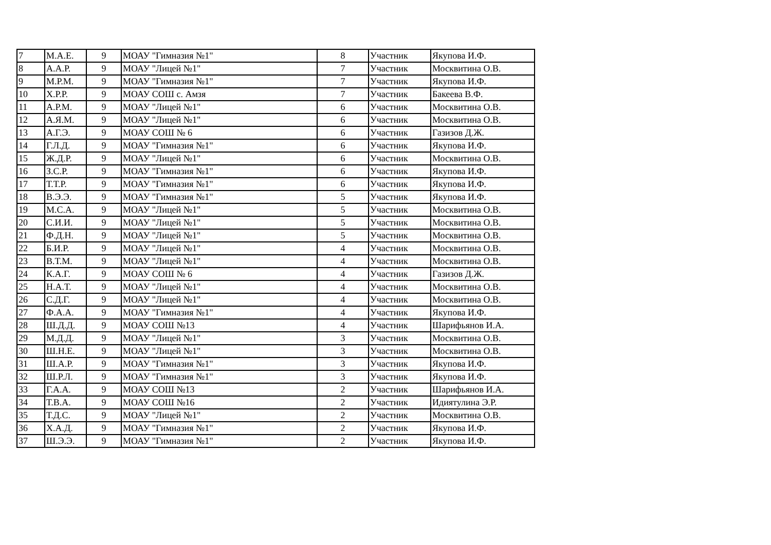| 7 | М.А.Е. | 9 | МОАУ "Гимназия №1" | 8 | Участник | Якупова И.Ф. |
| 8 | А.А.Р. | 9 | МОАУ "Лицей №1" | 7 | Участник | Москвитина О.В. |
| 9 | М.Р.М. | 9 | МОАУ "Гимназия №1" | 7 | Участник | Якупова И.Ф. |
| 10 | Х.Р.Р. | 9 | МОАУ СОШ с. Амзя | 7 | Участник | Бакеева В.Ф. |
| 11 | А.Р.М. | 9 | МОАУ "Лицей №1" | 6 | Участник | Москвитина О.В. |
| 12 | А.Я.М. | 9 | МОАУ "Лицей №1" | 6 | Участник | Москвитина О.В. |
| 13 | А.Г.Э. | 9 | МОАУ СОШ № 6 | 6 | Участник | Газизов Д.Ж. |
| 14 | Г.Л.Д. | 9 | МОАУ "Гимназия №1" | 6 | Участник | Якупова И.Ф. |
| 15 | Ж.Д.Р. | 9 | МОАУ "Лицей №1" | 6 | Участник | Москвитина О.В. |
| 16 | З.С.Р. | 9 | МОАУ "Гимназия №1" | 6 | Участник | Якупова И.Ф. |
| 17 | Т.Т.Р. | 9 | МОАУ "Гимназия №1" | 6 | Участник | Якупова И.Ф. |
| 18 | В.Э.Э. | 9 | МОАУ "Гимназия №1" | 5 | Участник | Якупова И.Ф. |
| 19 | М.С.А. | 9 | МОАУ "Лицей №1" | 5 | Участник | Москвитина О.В. |
| 20 | С.И.И. | 9 | МОАУ "Лицей №1" | 5 | Участник | Москвитина О.В. |
| 21 | Ф.Д.Н. | 9 | МОАУ "Лицей №1" | 5 | Участник | Москвитина О.В. |
| 22 | Б.И.Р. | 9 | МОАУ "Лицей №1" | 4 | Участник | Москвитина О.В. |
| 23 | В.Т.М. | 9 | МОАУ "Лицей №1" | 4 | Участник | Москвитина О.В. |
| 24 | К.А.Г. | 9 | МОАУ СОШ № 6 | 4 | Участник | Газизов Д.Ж. |
| 25 | Н.А.Т. | 9 | МОАУ "Лицей №1" | 4 | Участник | Москвитина О.В. |
| 26 | С.Д.Г. | 9 | МОАУ "Лицей №1" | 4 | Участник | Москвитина О.В. |
| 27 | Ф.А.А. | 9 | МОАУ "Гимназия №1" | 4 | Участник | Якупова И.Ф. |
| 28 | Ш.Д.Д. | 9 | МОАУ СОШ №13 | 4 | Участник | Шарифьянов И.А. |
| 29 | М.Д.Д. | 9 | МОАУ "Лицей №1" | 3 | Участник | Москвитина О.В. |
| 30 | Ш.Н.Е. | 9 | МОАУ "Лицей №1" | 3 | Участник | Москвитина О.В. |
| 31 | Ш.А.Р. | 9 | МОАУ "Гимназия №1" | 3 | Участник | Якупова И.Ф. |
| 32 | Ш.Р.Л. | 9 | МОАУ "Гимназия №1" | 3 | Участник | Якупова И.Ф. |
| 33 | Г.А.А. | 9 | МОАУ СОШ №13 | 2 | Участник | Шарифьянов И.А. |
| 34 | Т.В.А. | 9 | МОАУ СОШ №16 | 2 | Участник | Идиятулина Э.Р. |
| 35 | Т.Д.С. | 9 | МОАУ "Лицей №1" | 2 | Участник | Москвитина О.В. |
| 36 | Х.А.Д. | 9 | МОАУ "Гимназия №1" | 2 | Участник | Якупова И.Ф. |
| 37 | Ш.Э.Э. | 9 | МОАУ "Гимназия №1" | 2 | Участник | Якупова И.Ф. |